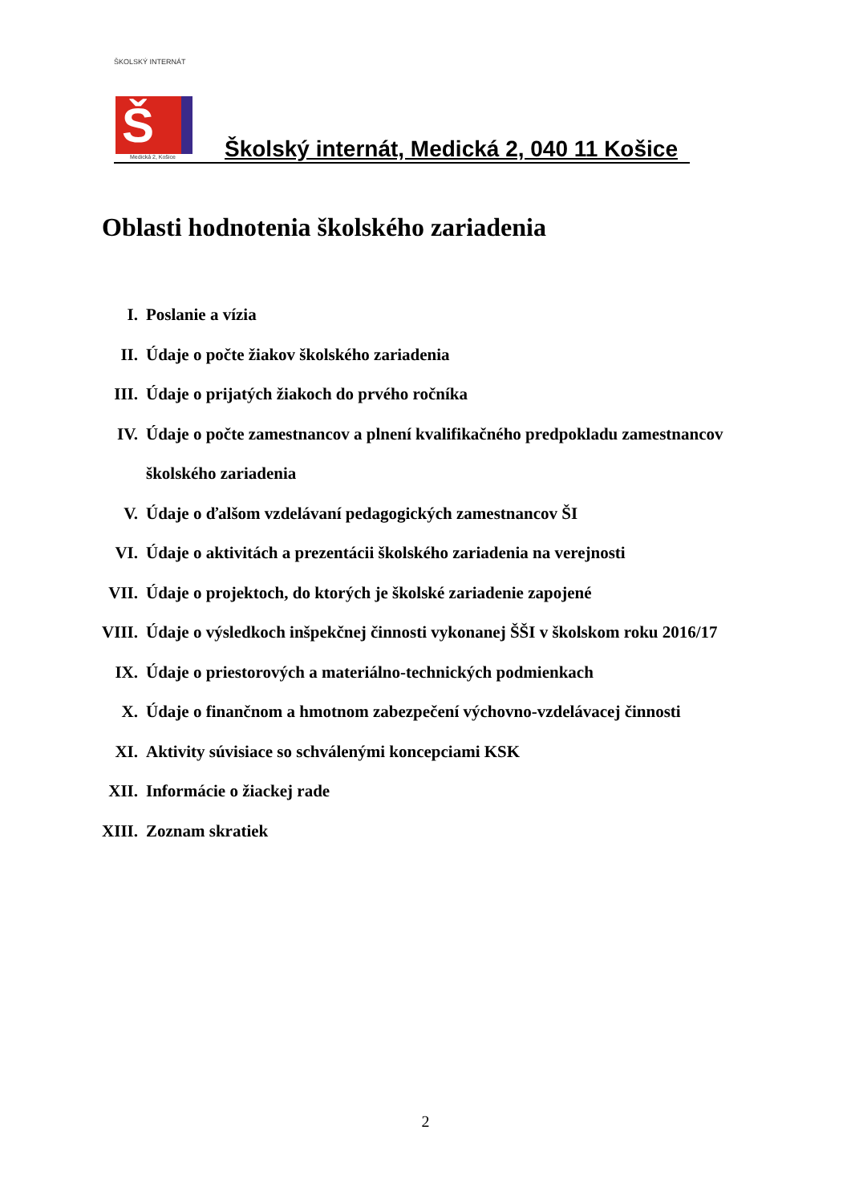ŠKOLSKÝ INTERNÁT
Š
Medická 2, Košice
Školský internát, Medická 2, 040 11 Košice
Oblasti hodnotenia školského zariadenia
I. Poslanie a vízia
II. Údaje o počte žiakov školského zariadenia
III. Údaje o prijatých žiakoch do prvého ročníka
IV. Údaje o počte zamestnancov a plnení kvalifikačného predpokladu zamestnancov
školského zariadenia
V. Údaje o ďalšom vzdelávaní pedagogických zamestnancov ŠI
VI. Údaje o aktivitách a prezentácii školského zariadenia na verejnosti
VII. Údaje o projektoch, do ktorých je školské zariadenie zapojené
VIII. Údaje o výsledkoch inšpekčnej činnosti vykonanej ŠŠI v školskom roku 2016/17
IX. Údaje o priestorových a materiálno-technických podmienkach
X. Údaje o finančnom a hmotnom zabezpečení výchovno-vzdelávacej činnosti
XI. Aktivity súvisiace so schválenými koncepciami KSK
XII. Informácie o žiackej rade
XIII. Zoznam skratiek
2